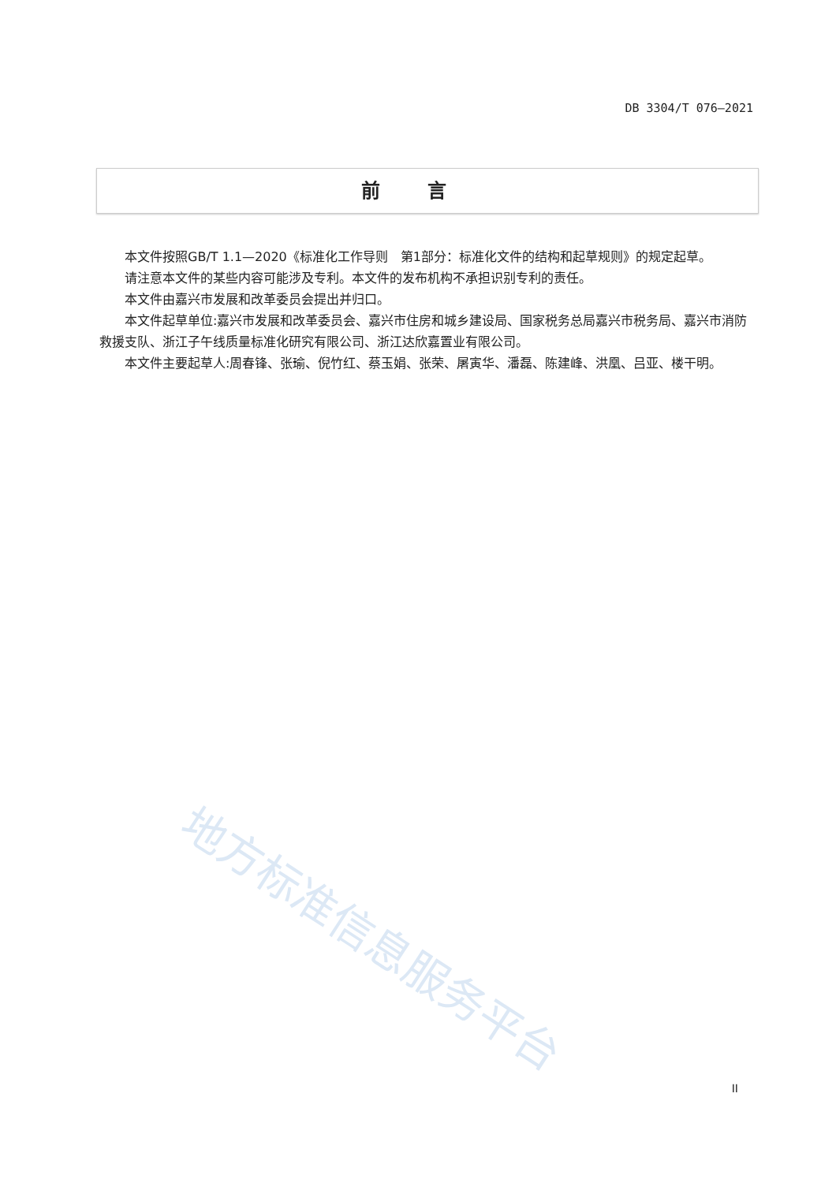DB 3304/T 076—2021
前言
本文件按照GB/T 1.1—2020《标准化工作导则　第1部分：标准化文件的结构和起草规则》的规定起草。
请注意本文件的某些内容可能涉及专利。本文件的发布机构不承担识别专利的责任。
本文件由嘉兴市发展和改革委员会提出并归口。
本文件起草单位:嘉兴市发展和改革委员会、嘉兴市住房和城乡建设局、国家税务总局嘉兴市税务局、嘉兴市消防救援支队、浙江子午线质量标准化研究有限公司、浙江达欣嘉置业有限公司。
本文件主要起草人:周春锋、张瑜、倪竹红、蔡玉娟、张荣、屠寅华、潘磊、陈建峰、洪凰、吕亚、楼干明。
地方标准信息服务平台
II